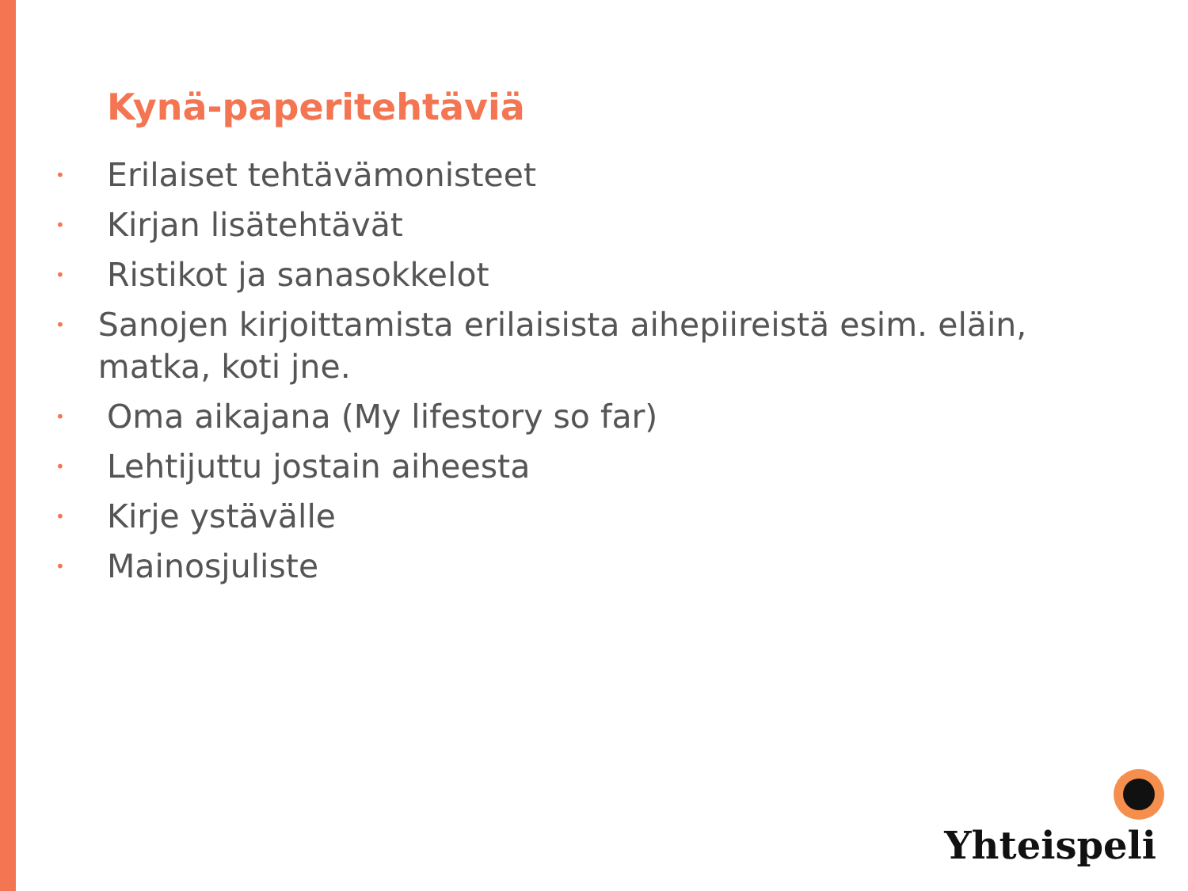Kynä-paperitehtäviä
• Erilaiset tehtävämonisteet
• Kirjan lisätehtävät
• Ristikot ja sanasokkelot
• Sanojen kirjoittamista erilaisista aihepiireistä esim. eläin, matka, koti jne.
• Oma aikajana (My lifestory so far)
• Lehtijuttu jostain aiheesta
• Kirje ystävälle
• Mainosjuliste
Yhteispeli